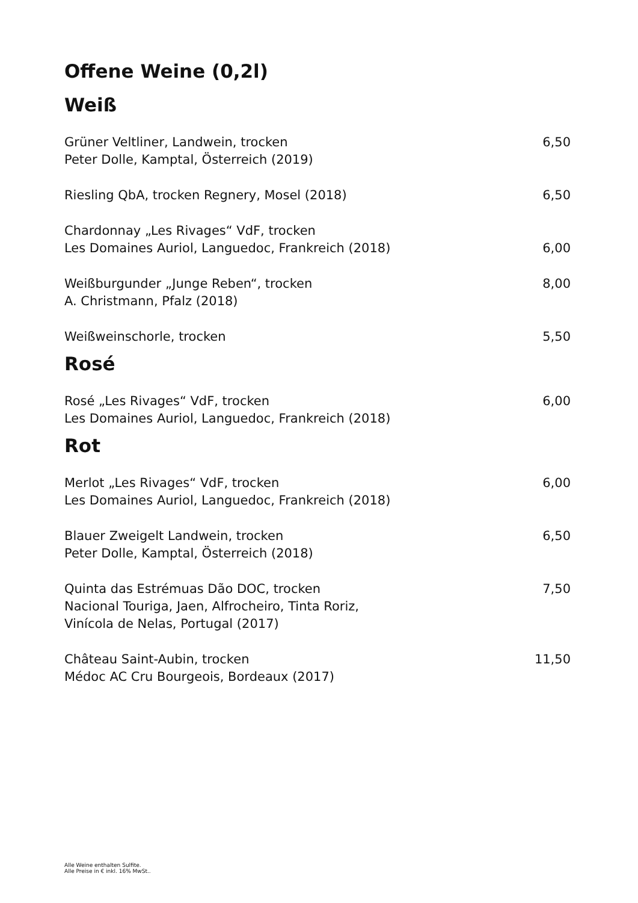Offene Weine (0,2l)
Weiß
Grüner Veltliner, Landwein, trocken
Peter Dolle, Kamptal, Österreich (2019)
6,50
Riesling QbA, trocken Regnery, Mosel (2018)
6,50
Chardonnay „Les Rivages“ VdF, trocken
Les Domaines Auriol, Languedoc, Frankreich (2018)
6,00
Weißburgunder „Junge Reben“, trocken
A. Christmann, Pfalz (2018)
8,00
Weißweinschorle, trocken 5,50
Rosé
Rosé „Les Rivages“ VdF, trocken
Les Domaines Auriol, Languedoc, Frankreich (2018)
6,00
Rot
Merlot „Les Rivages“ VdF, trocken
Les Domaines Auriol, Languedoc, Frankreich (2018)
6,00
Blauer Zweigelt Landwein, trocken
Peter Dolle, Kamptal, Österreich (2018)
6,50
Quinta das Estrémuas Dão DOC, trocken
Nacional Touriga, Jaen, Alfrocheiro, Tinta Roriz,
Vinícola de Nelas, Portugal (2017)
7,50
Château Saint-Aubin, trocken
Médoc AC Cru Bourgeois, Bordeaux (2017)
11,50
Alle Weine enthalten Sulfite.
Alle Preise in € inkl. 16% MwSt..